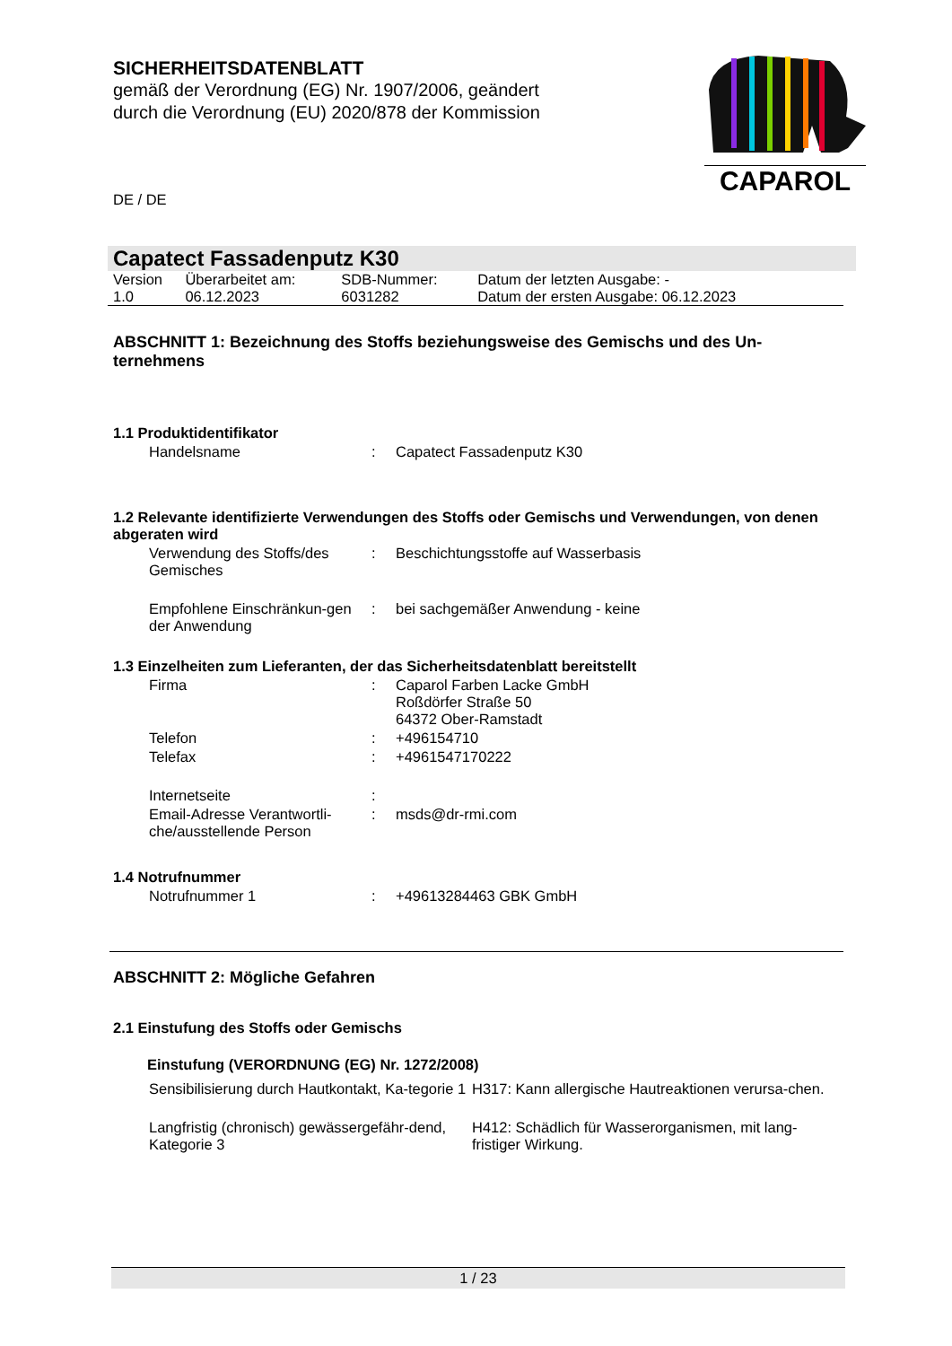CAPAROL
SICHERHEITSDATENBLATT
gemäß der Verordnung (EG) Nr. 1907/2006, geändert
durch die Verordnung (EU) 2020/878 der Kommission
DE / DE
Capatect Fassadenputz K30
| Version 1.0 | Überarbeitet am: 06.12.2023 | SDB-Nummer: 6031282 | Datum der letzten Ausgabe: - Datum der ersten Ausgabe: 06.12.2023 |
ABSCHNITT 1: Bezeichnung des Stoffs beziehungsweise des Gemischs und des Un-ternehmens
1.1 Produktidentifikator
| Handelsname | : | Capatect Fassadenputz K30 |
1.2 Relevante identifizierte Verwendungen des Stoffs oder Gemischs und Verwendungen, von denen abgeraten wird
| Verwendung des Stoffs/des Gemisches | : | Beschichtungsstoffe auf Wasserbasis |
| Empfohlene Einschränkun-gen der Anwendung | : | bei sachgemäßer Anwendung - keine |
1.3 Einzelheiten zum Lieferanten, der das Sicherheitsdatenblatt bereitstellt
| Firma | : | Caparol Farben Lacke GmbH Roßdörfer Straße 50 64372 Ober-Ramstadt |
| Telefon | : | +496154710 |
| Telefax | : | +4961547170222 |
| Internetseite | : | |
| Email-Adresse Verantwortli-che/ausstellende Person | : | msds@dr-rmi.com |
1.4 Notrufnummer
| Notrufnummer 1 | : | +49613284463 GBK GmbH |
ABSCHNITT 2: Mögliche Gefahren
2.1 Einstufung des Stoffs oder Gemischs
Einstufung (VERORDNUNG (EG) Nr. 1272/2008)
| Sensibilisierung durch Hautkontakt, Ka-tegorie 1 | H317: Kann allergische Hautreaktionen verursa-chen. |
| Langfristig (chronisch) gewässergefähr-dend, Kategorie 3 | H412: Schädlich für Wasserorganismen, mit lang-fristiger Wirkung. |
1 / 23